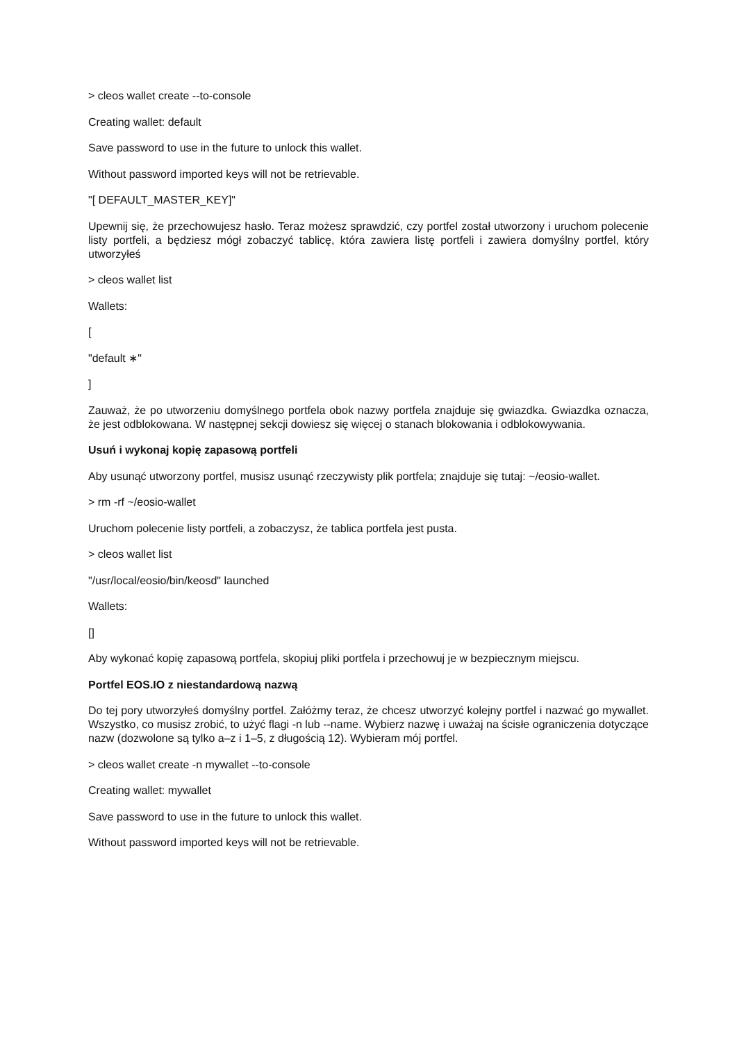> cleos wallet create --to-console
Creating wallet: default
Save password to use in the future to unlock this wallet.
Without password imported keys will not be retrievable.
"[ DEFAULT_MASTER_KEY]"
Upewnij się, że przechowujesz hasło. Teraz możesz sprawdzić, czy portfel został utworzony i uruchom polecenie listy portfeli, a będziesz mógł zobaczyć tablicę, która zawiera listę portfeli i zawiera domyślny portfel, który utworzyłeś
> cleos wallet list
Wallets:
[
"default ∗"
]
Zauważ, że po utworzeniu domyślnego portfela obok nazwy portfela znajduje się gwiazdka. Gwiazdka oznacza, że jest odblokowana. W następnej sekcji dowiesz się więcej o stanach blokowania i odblokowywania.
Usuń i wykonaj kopię zapasową portfeli
Aby usunąć utworzony portfel, musisz usunąć rzeczywisty plik portfela; znajduje się tutaj: ~/eosio-wallet.
> rm -rf ~/eosio-wallet
Uruchom polecenie listy portfeli, a zobaczysz, że tablica portfela jest pusta.
> cleos wallet list
"/usr/local/eosio/bin/keosd" launched
Wallets:
[]
Aby wykonać kopię zapasową portfela, skopiuj pliki portfela i przechowuj je w bezpiecznym miejscu.
Portfel EOS.IO z niestandardową nazwą
Do tej pory utworzyłeś domyślny portfel. Załóżmy teraz, że chcesz utworzyć kolejny portfel i nazwać go mywallet. Wszystko, co musisz zrobić, to użyć flagi -n lub --name. Wybierz nazwę i uważaj na ścisłe ograniczenia dotyczące nazw (dozwolone są tylko a–z i 1–5, z długością 12). Wybieram mój portfel.
> cleos wallet create -n mywallet --to-console
Creating wallet: mywallet
Save password to use in the future to unlock this wallet.
Without password imported keys will not be retrievable.